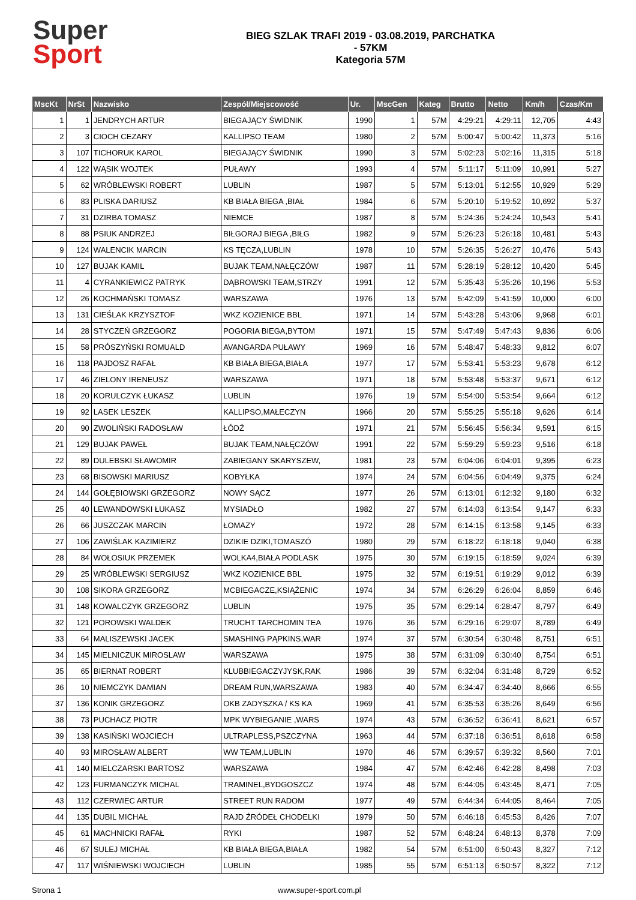Super
Sport
BIEG SZLAK TRAFI 2019 - 03.08.2019, PARCHATKA
- 57KM
Kategoria 57M
| MscKt | NrSt | Nazwisko | Zespół/Miejscowość | Ur. | MscGen | Kateg | Brutto | Netto | Km/h | Czas/Km |
| --- | --- | --- | --- | --- | --- | --- | --- | --- | --- | --- |
| 1 | 1 | JENDRYCH ARTUR | BIEGAJĄCY ŚWIDNIK | 1990 | 1 | 57M | 4:29:21 | 4:29:11 | 12,705 | 4:43 |
| 2 | 3 | CIOCH CEZARY | KALLIPSO TEAM | 1980 | 2 | 57M | 5:00:47 | 5:00:42 | 11,373 | 5:16 |
| 3 | 107 | TICHORUK KAROL | BIEGAJĄCY ŚWIDNIK | 1990 | 3 | 57M | 5:02:23 | 5:02:16 | 11,315 | 5:18 |
| 4 | 122 | WĄSIK WOJTEK | PUŁAWY | 1993 | 4 | 57M | 5:11:17 | 5:11:09 | 10,991 | 5:27 |
| 5 | 62 | WRÓBLEWSKI ROBERT | LUBLIN | 1987 | 5 | 57M | 5:13:01 | 5:12:55 | 10,929 | 5:29 |
| 6 | 83 | PLISKA DARIUSZ | KB BIAŁA BIEGA ,BIAŁ | 1984 | 6 | 57M | 5:20:10 | 5:19:52 | 10,692 | 5:37 |
| 7 | 31 | DZIRBA TOMASZ | NIEMCE | 1987 | 8 | 57M | 5:24:36 | 5:24:24 | 10,543 | 5:41 |
| 8 | 88 | PSIUK ANDRZEJ | BIŁGORAJ BIEGA ,BIŁG | 1982 | 9 | 57M | 5:26:23 | 5:26:18 | 10,481 | 5:43 |
| 9 | 124 | WALENCIK MARCIN | KS TĘCZA,LUBLIN | 1978 | 10 | 57M | 5:26:35 | 5:26:27 | 10,476 | 5:43 |
| 10 | 127 | BUJAK KAMIL | BUJAK TEAM,NAŁĘCZÓW | 1987 | 11 | 57M | 5:28:19 | 5:28:12 | 10,420 | 5:45 |
| 11 | 4 | CYRANKIEWICZ PATRYK | DĄBROWSKI TEAM,STRZY | 1991 | 12 | 57M | 5:35:43 | 5:35:26 | 10,196 | 5:53 |
| 12 | 26 | KOCHMAŃSKI TOMASZ | WARSZAWA | 1976 | 13 | 57M | 5:42:09 | 5:41:59 | 10,000 | 6:00 |
| 13 | 131 | CIEŚLAK KRZYSZTOF | WKZ KOZIENICE BBL | 1971 | 14 | 57M | 5:43:28 | 5:43:06 | 9,968 | 6:01 |
| 14 | 28 | STYCZEŃ GRZEGORZ | POGORIA BIEGA,BYTOM | 1971 | 15 | 57M | 5:47:49 | 5:47:43 | 9,836 | 6:06 |
| 15 | 58 | PRÓSZYŃSKI ROMUALD | AVANGARDA PUŁAWY | 1969 | 16 | 57M | 5:48:47 | 5:48:33 | 9,812 | 6:07 |
| 16 | 118 | PAJDOSZ RAFAŁ | KB BIAŁA BIEGA,BIAŁA | 1977 | 17 | 57M | 5:53:41 | 5:53:23 | 9,678 | 6:12 |
| 17 | 46 | ZIELONY IRENEUSZ | WARSZAWA | 1971 | 18 | 57M | 5:53:48 | 5:53:37 | 9,671 | 6:12 |
| 18 | 20 | KORULCZYK ŁUKASZ | LUBLIN | 1976 | 19 | 57M | 5:54:00 | 5:53:54 | 9,664 | 6:12 |
| 19 | 92 | LASEK LESZEK | KALLIPSO,MAŁECZYN | 1966 | 20 | 57M | 5:55:25 | 5:55:18 | 9,626 | 6:14 |
| 20 | 90 | ZWOLIŃSKI RADOSŁAW | ŁÓDŹ | 1971 | 21 | 57M | 5:56:45 | 5:56:34 | 9,591 | 6:15 |
| 21 | 129 | BUJAK PAWEŁ | BUJAK TEAM,NAŁĘCZÓW | 1991 | 22 | 57M | 5:59:29 | 5:59:23 | 9,516 | 6:18 |
| 22 | 89 | DULEBSKI SŁAWOMIR | ZABIEGANY SKARYSZEW, | 1981 | 23 | 57M | 6:04:06 | 6:04:01 | 9,395 | 6:23 |
| 23 | 68 | BISOWSKI MARIUSZ | KOBYŁKA | 1974 | 24 | 57M | 6:04:56 | 6:04:49 | 9,375 | 6:24 |
| 24 | 144 | GOŁĘBIOWSKI GRZEGORZ | NOWY SĄCZ | 1977 | 26 | 57M | 6:13:01 | 6:12:32 | 9,180 | 6:32 |
| 25 | 40 | LEWANDOWSKI ŁUKASZ | MYSIADŁO | 1982 | 27 | 57M | 6:14:03 | 6:13:54 | 9,147 | 6:33 |
| 26 | 66 | JUSZCZAK MARCIN | ŁOMAZY | 1972 | 28 | 57M | 6:14:15 | 6:13:58 | 9,145 | 6:33 |
| 27 | 106 | ZAWIŚLAK KAZIMIERZ | DZIKIE DZIKI,TOMASZÓ | 1980 | 29 | 57M | 6:18:22 | 6:18:18 | 9,040 | 6:38 |
| 28 | 84 | WOŁOSIUK PRZEMEK | WOLKA4,BIAŁA PODLASK | 1975 | 30 | 57M | 6:19:15 | 6:18:59 | 9,024 | 6:39 |
| 29 | 25 | WRÓBLEWSKI SERGIUSZ | WKZ KOZIENICE BBL | 1975 | 32 | 57M | 6:19:51 | 6:19:29 | 9,012 | 6:39 |
| 30 | 108 | SIKORA GRZEGORZ | MCBIEGACZE,KSIĄŻENIC | 1974 | 34 | 57M | 6:26:29 | 6:26:04 | 8,859 | 6:46 |
| 31 | 148 | KOWALCZYK GRZEGORZ | LUBLIN | 1975 | 35 | 57M | 6:29:14 | 6:28:47 | 8,797 | 6:49 |
| 32 | 121 | POROWSKI WALDEK | TRUCHT TARCHOMIN TEA | 1976 | 36 | 57M | 6:29:16 | 6:29:07 | 8,789 | 6:49 |
| 33 | 64 | MALISZEWSKI JACEK | SMASHING PĄPKINS,WAR | 1974 | 37 | 57M | 6:30:54 | 6:30:48 | 8,751 | 6:51 |
| 34 | 145 | MIELNICZUK MIROSLAW | WARSZAWA | 1975 | 38 | 57M | 6:31:09 | 6:30:40 | 8,754 | 6:51 |
| 35 | 65 | BIERNAT ROBERT | KLUBBIEGACZYJYSK,RAK | 1986 | 39 | 57M | 6:32:04 | 6:31:48 | 8,729 | 6:52 |
| 36 | 10 | NIEMCZYK DAMIAN | DREAM RUN,WARSZAWA | 1983 | 40 | 57M | 6:34:47 | 6:34:40 | 8,666 | 6:55 |
| 37 | 136 | KONIK GRZEGORZ | OKB ZADYSZKA / KS KA | 1969 | 41 | 57M | 6:35:53 | 6:35:26 | 8,649 | 6:56 |
| 38 | 73 | PUCHACZ PIOTR | MPK WYBIEGANIE ,WARS | 1974 | 43 | 57M | 6:36:52 | 6:36:41 | 8,621 | 6:57 |
| 39 | 138 | KASIŃSKI WOJCIECH | ULTRAPLESS,PSZCZYNA | 1963 | 44 | 57M | 6:37:18 | 6:36:51 | 8,618 | 6:58 |
| 40 | 93 | MIROSŁAW ALBERT | WW TEAM,LUBLIN | 1970 | 46 | 57M | 6:39:57 | 6:39:32 | 8,560 | 7:01 |
| 41 | 140 | MIELCZARSKI BARTOSZ | WARSZAWA | 1984 | 47 | 57M | 6:42:46 | 6:42:28 | 8,498 | 7:03 |
| 42 | 123 | FURMANCZYK MICHAL | TRAMINEL,BYDGOSZCZ | 1974 | 48 | 57M | 6:44:05 | 6:43:45 | 8,471 | 7:05 |
| 43 | 112 | CZERWIEC ARTUR | STREET RUN RADOM | 1977 | 49 | 57M | 6:44:34 | 6:44:05 | 8,464 | 7:05 |
| 44 | 135 | DUBIL MICHAŁ | RAJD ŹRÓDEŁ CHODELKI | 1979 | 50 | 57M | 6:46:18 | 6:45:53 | 8,426 | 7:07 |
| 45 | 61 | MACHNICKI RAFAŁ | RYKI | 1987 | 52 | 57M | 6:48:24 | 6:48:13 | 8,378 | 7:09 |
| 46 | 67 | SULEJ MICHAŁ | KB BIAŁA BIEGA,BIAŁA | 1982 | 54 | 57M | 6:51:00 | 6:50:43 | 8,327 | 7:12 |
| 47 | 117 | WIŚNIEWSKI WOJCIECH | LUBLIN | 1985 | 55 | 57M | 6:51:13 | 6:50:57 | 8,322 | 7:12 |
Strona 1 www.super-sport.com.pl